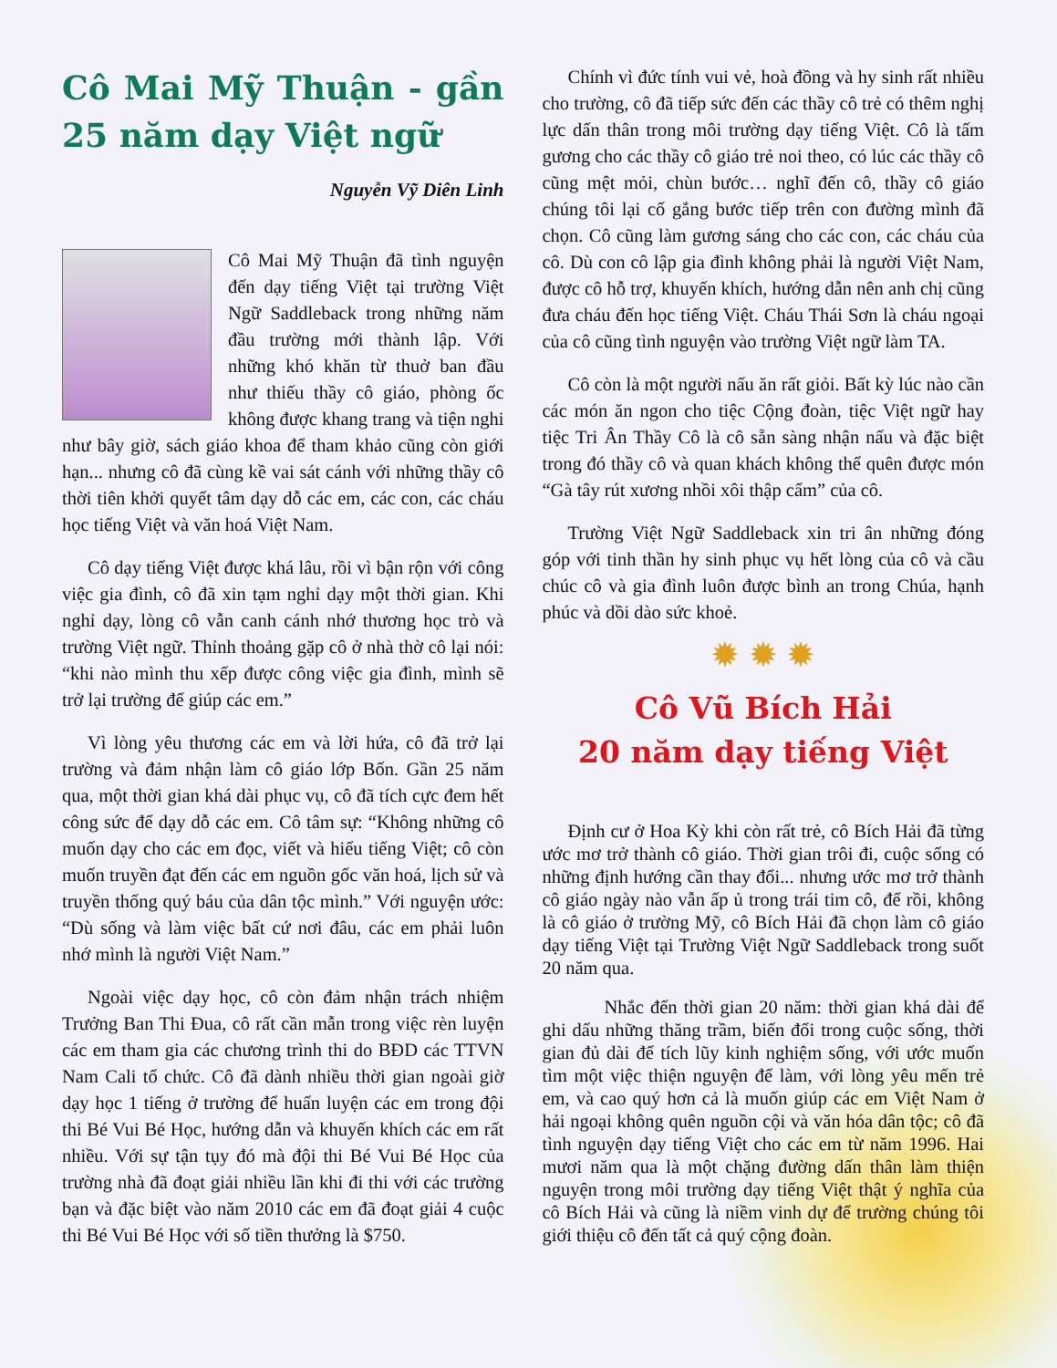Cô Mai Mỹ Thuận - gần 25 năm dạy Việt ngữ
Nguyễn Vỹ Diên Linh
Cô Mai Mỹ Thuận đã tình nguyện đến dạy tiếng Việt tại trường Việt Ngữ Saddleback trong những năm đầu trường mới thành lập. Với những khó khăn từ thuở ban đầu như thiếu thầy cô giáo, phòng ốc không được khang trang và tiện nghi như bây giờ, sách giáo khoa để tham khảo cũng còn giới hạn... nhưng cô đã cùng kề vai sát cánh với những thầy cô thời tiên khởi quyết tâm dạy dỗ các em, các con, các cháu học tiếng Việt và văn hoá Việt Nam.
Cô dạy tiếng Việt được khá lâu, rồi vì bận rộn với công việc gia đình, cô đã xin tạm nghỉ dạy một thời gian. Khi nghỉ dạy, lòng cô vẫn canh cánh nhớ thương học trò và trường Việt ngữ. Thỉnh thoảng gặp cô ở nhà thờ cô lại nói: “khi nào mình thu xếp được công việc gia đình, mình sẽ trở lại trường để giúp các em.”
Vì lòng yêu thương các em và lời hứa, cô đã trở lại trường và đảm nhận làm cô giáo lớp Bốn. Gần 25 năm qua, một thời gian khá dài phục vụ, cô đã tích cực đem hết công sức để dạy dỗ các em. Cô tâm sự: “Không những cô muốn dạy cho các em đọc, viết và hiểu tiếng Việt; cô còn muốn truyền đạt đến các em nguồn gốc văn hoá, lịch sử và truyền thống quý báu của dân tộc mình.” Với nguyện ước: “Dù sống và làm việc bất cứ nơi đâu, các em phải luôn nhớ mình là người Việt Nam.”
Ngoài việc dạy học, cô còn đảm nhận trách nhiệm Trưởng Ban Thi Đua, cô rất cần mẫn trong việc rèn luyện các em tham gia các chương trình thi do BĐD các TTVN Nam Cali tổ chức. Cô đã dành nhiều thời gian ngoài giờ dạy học 1 tiếng ở trường để huấn luyện các em trong đội thi Bé Vui Bé Học, hướng dẫn và khuyến khích các em rất nhiều. Với sự tận tụy đó mà đội thi Bé Vui Bé Học của trường nhà đã đoạt giải nhiều lần khi đi thi với các trường bạn và đặc biệt vào năm 2010 các em đã đoạt giải 4 cuộc thi Bé Vui Bé Học với số tiền thưởng là $750.
Chính vì đức tính vui vẻ, hoà đồng và hy sinh rất nhiều cho trường, cô đã tiếp sức đến các thầy cô trẻ có thêm nghị lực dấn thân trong môi trường dạy tiếng Việt. Cô là tấm gương cho các thầy cô giáo trẻ noi theo, có lúc các thầy cô cũng mệt mỏi, chùn bước… nghĩ đến cô, thầy cô giáo chúng tôi lại cố gắng bước tiếp trên con đường mình đã chọn. Cô cũng làm gương sáng cho các con, các cháu của cô. Dù con cô lập gia đình không phải là người Việt Nam, được cô hỗ trợ, khuyến khích, hướng dẫn nên anh chị cũng đưa cháu đến học tiếng Việt. Cháu Thái Sơn là cháu ngoại của cô cũng tình nguyện vào trường Việt ngữ làm TA.
Cô còn là một người nấu ăn rất giỏi. Bất kỳ lúc nào cần các món ăn ngon cho tiệc Cộng đoàn, tiệc Việt ngữ hay tiệc Tri Ân Thầy Cô là cô sẵn sàng nhận nấu và đặc biệt trong đó thầy cô và quan khách không thể quên được món “Gà tây rút xương nhồi xôi thập cẩm” của cô.
Trường Việt Ngữ Saddleback xin tri ân những đóng góp với tinh thần hy sinh phục vụ hết lòng của cô và cầu chúc cô và gia đình luôn được bình an trong Chúa, hạnh phúc và dồi dào sức khoẻ.
✹ ✹ ✹
Cô Vũ Bích Hải
20 năm dạy tiếng Việt
Định cư ở Hoa Kỳ khi còn rất trẻ, cô Bích Hải đã từng ước mơ trở thành cô giáo. Thời gian trôi đi, cuộc sống có những định hướng cần thay đổi... nhưng ước mơ trở thành cô giáo ngày nào vẫn ấp ủ trong trái tim cô, để rồi, không là cô giáo ở trường Mỹ, cô Bích Hải đã chọn làm cô giáo dạy tiếng Việt tại Trường Việt Ngữ Saddleback trong suốt 20 năm qua.
Nhắc đến thời gian 20 năm: thời gian khá dài để ghi dấu những thăng trầm, biến đổi trong cuộc sống, thời gian đủ dài để tích lũy kinh nghiệm sống, với ước muốn tìm một việc thiện nguyện để làm, với lòng yêu mến trẻ em, và cao quý hơn cả là muốn giúp các em Việt Nam ở hải ngoại không quên nguồn cội và văn hóa dân tộc; cô đã tình nguyện dạy tiếng Việt cho các em từ năm 1996. Hai mươi năm qua là một chặng đường dấn thân làm thiện nguyện trong môi trường dạy tiếng Việt thật ý nghĩa của cô Bích Hải và cũng là niềm vinh dự để trường chúng tôi giới thiệu cô đến tất cả quý cộng đoàn.